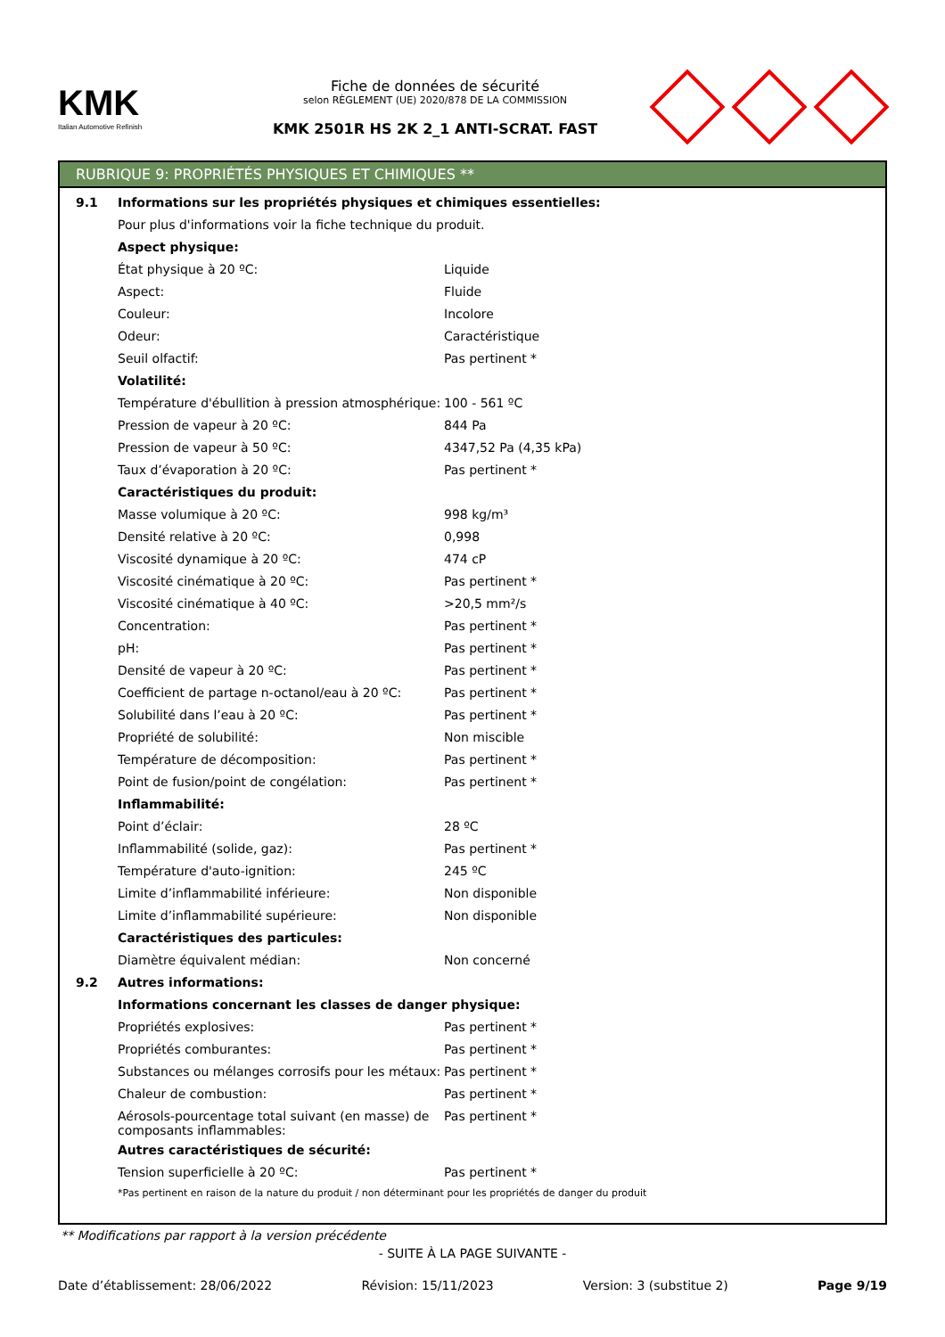KMK
Italian Automotive Refinish
Fiche de données de sécurité
selon RÈGLEMENT (UE) 2020/878 DE LA COMMISSION
KMK 2501R HS 2K 2_1 ANTI-SCRAT. FAST
RUBRIQUE 9: PROPRIÉTÉS PHYSIQUES ET CHIMIQUES **
| 9.1 | Informations sur les propriétés physiques et chimiques essentielles: | |
| | Pour plus d'informations voir la fiche technique du produit. | |
| | Aspect physique: | |
| | État physique à 20 ºC: | Liquide |
| | Aspect: | Fluide |
| | Couleur: | Incolore |
| | Odeur: | Caractéristique |
| | Seuil olfactif: | Pas pertinent * |
| | Volatilité: | |
| | Température d'ébullition à pression atmosphérique: | 100 - 561 ºC |
| | Pression de vapeur à 20 ºC: | 844 Pa |
| | Pression de vapeur à 50 ºC: | 4347,52 Pa (4,35 kPa) |
| | Taux d’évaporation à 20 ºC: | Pas pertinent * |
| | Caractéristiques du produit: | |
| | Masse volumique à 20 ºC: | 998 kg/m³ |
| | Densité relative à 20 ºC: | 0,998 |
| | Viscosité dynamique à 20 ºC: | 474 cP |
| | Viscosité cinématique à 20 ºC: | Pas pertinent * |
| | Viscosité cinématique à 40 ºC: | >20,5 mm²/s |
| | Concentration: | Pas pertinent * |
| | pH: | Pas pertinent * |
| | Densité de vapeur à 20 ºC: | Pas pertinent * |
| | Coefficient de partage n-octanol/eau à 20 ºC: | Pas pertinent * |
| | Solubilité dans l’eau à 20 ºC: | Pas pertinent * |
| | Propriété de solubilité: | Non miscible |
| | Température de décomposition: | Pas pertinent * |
| | Point de fusion/point de congélation: | Pas pertinent * |
| | Inflammabilité: | |
| | Point d’éclair: | 28 ºC |
| | Inflammabilité (solide, gaz): | Pas pertinent * |
| | Température d'auto-ignition: | 245 ºC |
| | Limite d’inflammabilité inférieure: | Non disponible |
| | Limite d’inflammabilité supérieure: | Non disponible |
| | Caractéristiques des particules: | |
| | Diamètre équivalent médian: | Non concerné |
| 9.2 | Autres informations: | |
| | Informations concernant les classes de danger physique: | |
| | Propriétés explosives: | Pas pertinent * |
| | Propriétés comburantes: | Pas pertinent * |
| | Substances ou mélanges corrosifs pour les métaux: | Pas pertinent * |
| | Chaleur de combustion: | Pas pertinent * |
| | Aérosols-pourcentage total suivant (en masse) de composants inflammables: | Pas pertinent * |
| | Autres caractéristiques de sécurité: | |
| | Tension superficielle à 20 ºC: | Pas pertinent * |
| | *Pas pertinent en raison de la nature du produit / non déterminant pour les propriétés de danger du produit | |
** Modifications par rapport à la version précédente
- SUITE À LA PAGE SUIVANTE -
Date d’établissement: 28/06/2022 Révision: 15/11/2023 Version: 3 (substitue 2) Page 9/19